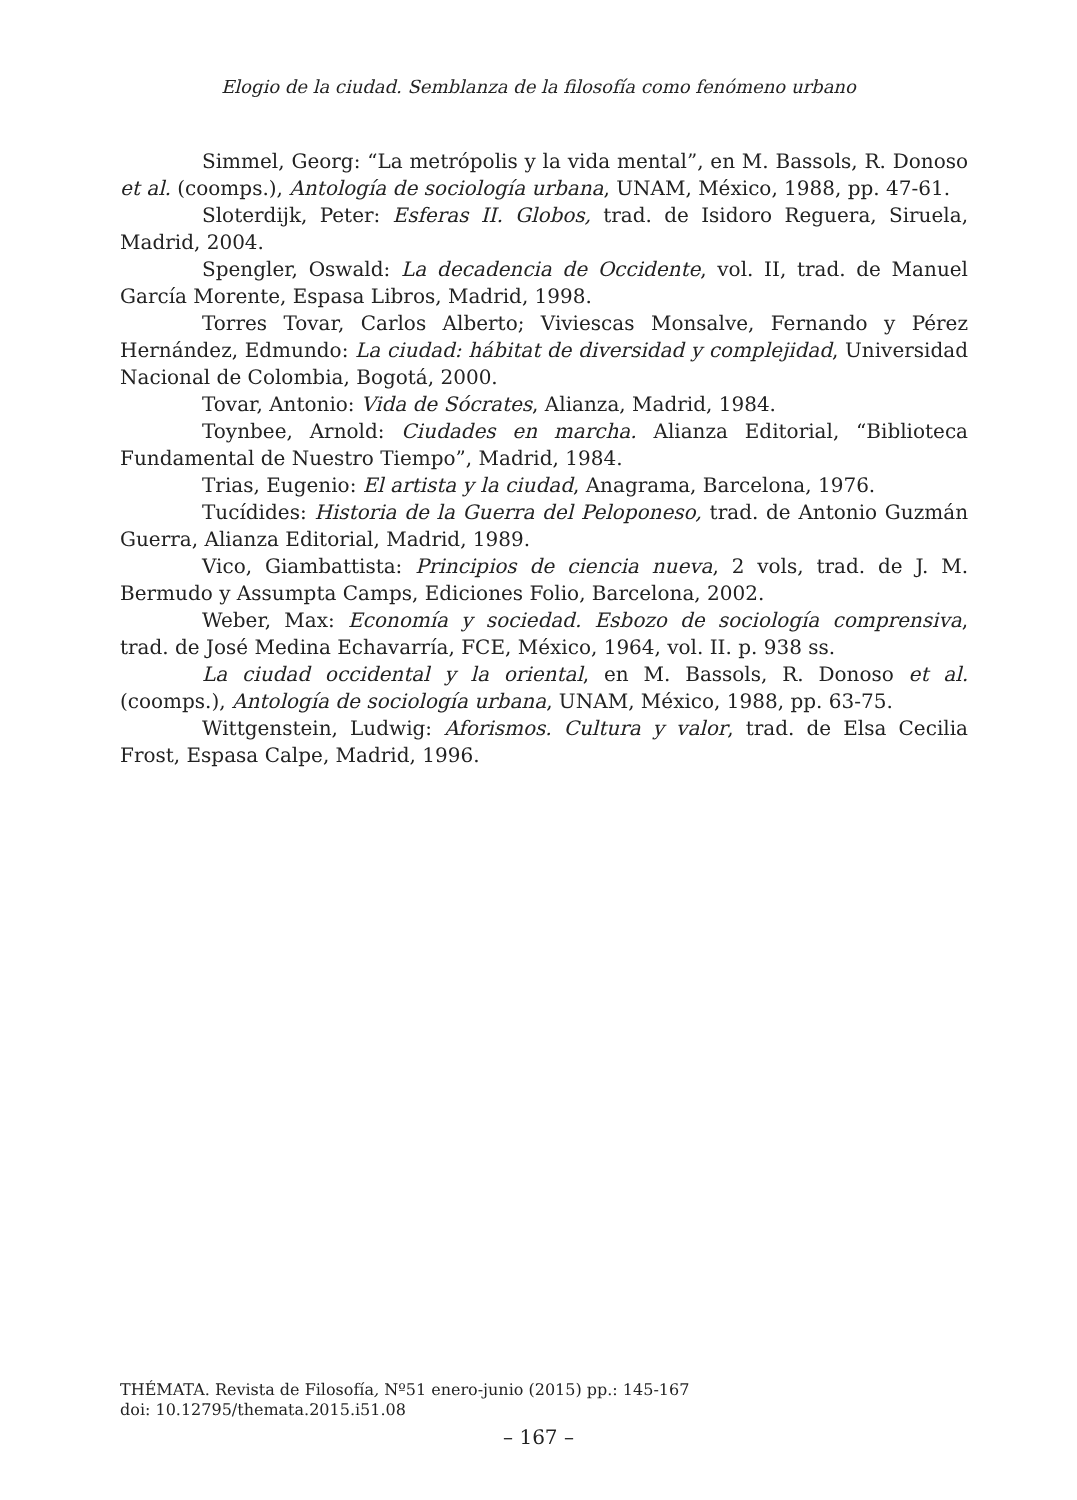Elogio de la ciudad. Semblanza de la filosofía como fenómeno urbano
Simmel, Georg: “La metrópolis y la vida mental”, en M. Bassols, R. Donoso et al. (coomps.), Antología de sociología urbana, UNAM, México, 1988, pp. 47-61.
Sloterdijk, Peter: Esferas II. Globos, trad. de Isidoro Reguera, Siruela, Madrid, 2004.
Spengler, Oswald: La decadencia de Occidente, vol. II, trad. de Manuel García Morente, Espasa Libros, Madrid, 1998.
Torres Tovar, Carlos Alberto; Viviescas Monsalve, Fernando y Pérez Hernández, Edmundo: La ciudad: hábitat de diversidad y complejidad, Universidad Nacional de Colombia, Bogotá, 2000.
Tovar, Antonio: Vida de Sócrates, Alianza, Madrid, 1984.
Toynbee, Arnold: Ciudades en marcha. Alianza Editorial, “Biblioteca Fundamental de Nuestro Tiempo”, Madrid, 1984.
Trias, Eugenio: El artista y la ciudad, Anagrama, Barcelona, 1976.
Tucídides: Historia de la Guerra del Peloponeso, trad. de Antonio Guzmán Guerra, Alianza Editorial, Madrid, 1989.
Vico, Giambattista: Principios de ciencia nueva, 2 vols, trad. de J. M. Bermudo y Assumpta Camps, Ediciones Folio, Barcelona, 2002.
Weber, Max: Economía y sociedad. Esbozo de sociología comprensiva, trad. de José Medina Echavarría, FCE, México, 1964, vol. II. p. 938 ss.
La ciudad occidental y la oriental, en M. Bassols, R. Donoso et al. (coomps.), Antología de sociología urbana, UNAM, México, 1988, pp. 63-75.
Wittgenstein, Ludwig: Aforismos. Cultura y valor, trad. de Elsa Cecilia Frost, Espasa Calpe, Madrid, 1996.
THÉMATA. Revista de Filosofía, Nº51 enero-junio (2015) pp.: 145-167
doi: 10.12795/themata.2015.i51.08
– 167 –